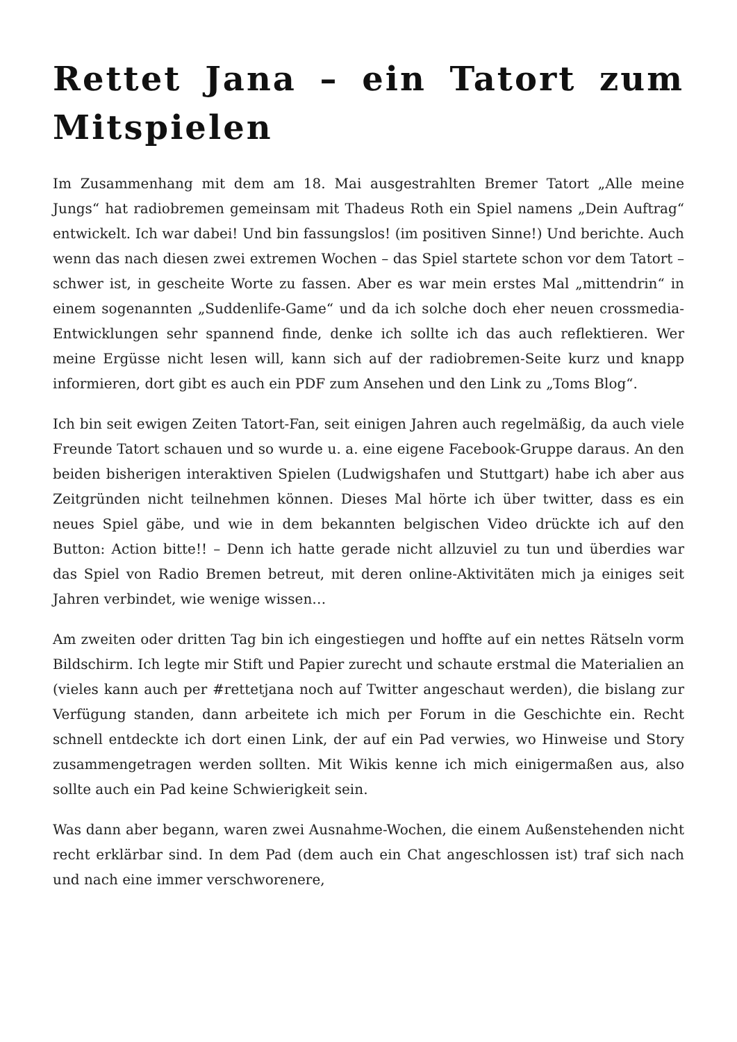Rettet Jana – ein Tatort zum Mitspielen
Im Zusammenhang mit dem am 18. Mai ausgestrahlten Bremer Tatort „Alle meine Jungs“ hat radiobremen gemeinsam mit Thadeus Roth ein Spiel namens „Dein Auftrag“ entwickelt. Ich war dabei! Und bin fassungslos! (im positiven Sinne!) Und berichte. Auch wenn das nach diesen zwei extremen Wochen – das Spiel startete schon vor dem Tatort – schwer ist, in gescheite Worte zu fassen. Aber es war mein erstes Mal „mittendrin“ in einem sogenannten „Suddenlife-Game“ und da ich solche doch eher neuen crossmedia-Entwicklungen sehr spannend finde, denke ich sollte ich das auch reflektieren. Wer meine Ergüsse nicht lesen will, kann sich auf der radiobremen-Seite kurz und knapp informieren, dort gibt es auch ein PDF zum Ansehen und den Link zu „Toms Blog“.
Ich bin seit ewigen Zeiten Tatort-Fan, seit einigen Jahren auch regelmäßig, da auch viele Freunde Tatort schauen und so wurde u. a. eine eigene Facebook-Gruppe daraus. An den beiden bisherigen interaktiven Spielen (Ludwigshafen und Stuttgart) habe ich aber aus Zeitgründen nicht teilnehmen können. Dieses Mal hörte ich über twitter, dass es ein neues Spiel gäbe, und wie in dem bekannten belgischen Video drückte ich auf den Button: Action bitte!! – Denn ich hatte gerade nicht allzuviel zu tun und überdies war das Spiel von Radio Bremen betreut, mit deren online-Aktivitäten mich ja einiges seit Jahren verbindet, wie wenige wissen…
Am zweiten oder dritten Tag bin ich eingestiegen und hoffte auf ein nettes Rätseln vorm Bildschirm. Ich legte mir Stift und Papier zurecht und schaute erstmal die Materialien an (vieles kann auch per #rettetjana noch auf Twitter angeschaut werden), die bislang zur Verfügung standen, dann arbeitete ich mich per Forum in die Geschichte ein. Recht schnell entdeckte ich dort einen Link, der auf ein Pad verwies, wo Hinweise und Story zusammengetragen werden sollten. Mit Wikis kenne ich mich einigermaßen aus, also sollte auch ein Pad keine Schwierigkeit sein.
Was dann aber begann, waren zwei Ausnahme-Wochen, die einem Außenstehenden nicht recht erklärbar sind. In dem Pad (dem auch ein Chat angeschlossen ist) traf sich nach und nach eine immer verschworenere,